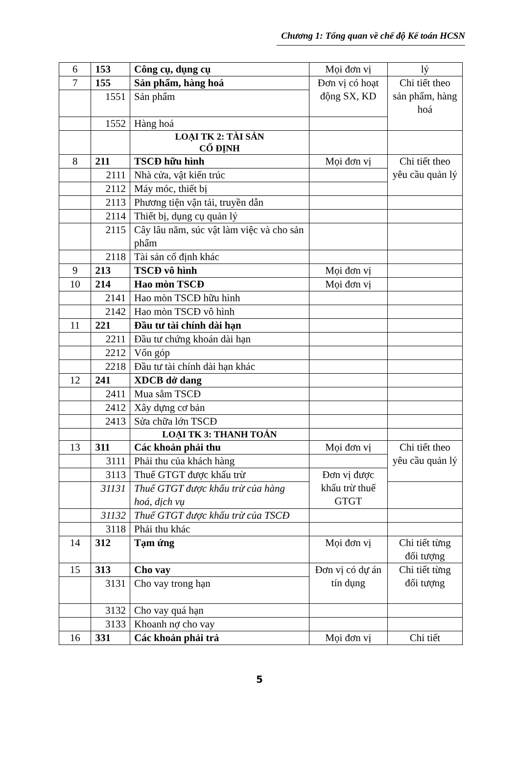Chương 1: Tổng quan về chế độ Kế toán HCSN
| 6 | 153 | Công cụ, dụng cụ | Mọi đơn vị | lý |
| 7 | 155 | Sản phẩm, hàng hoá | Đơn vị có hoạt động SX, KD | Chi tiết theo sản phẩm, hàng hoá |
| | 1551 | Sản phẩm | | |
| | 1552 | Hàng hoá | | |
| | | LOẠI TK 2: TÀI SẢN CỐ ĐỊNH | | |
| 8 | 211 | TSCĐ hữu hình | Mọi đơn vị | Chi tiết theo yêu cầu quản lý |
| | 2111 | Nhà cửa, vật kiến trúc | | |
| | 2112 | Máy móc, thiết bị | | |
| | 2113 | Phương tiện vận tải, truyền dẫn | | |
| | 2114 | Thiết bị, dụng cụ quản lý | | |
| | 2115 | Cây lâu năm, súc vật làm việc và cho sản phẩm | | |
| | 2118 | Tài sản cố định khác | | |
| 9 | 213 | TSCĐ vô hình | Mọi đơn vị | |
| 10 | 214 | Hao mòn TSCĐ | Mọi đơn vị | |
| | 2141 | Hao mòn TSCĐ hữu hình | | |
| | 2142 | Hao mòn TSCĐ vô hình | | |
| 11 | 221 | Đầu tư tài chính dài hạn | | |
| | 2211 | Đầu tư chứng khoán dài hạn | | |
| | 2212 | Vốn góp | | |
| | 2218 | Đầu tư tài chính dài hạn khác | | |
| 12 | 241 | XDCB dở dang | | |
| | 2411 | Mua sắm TSCĐ | | |
| | 2412 | Xây dựng cơ bản | | |
| | 2413 | Sửa chữa lớn TSCĐ | | |
| | | LOẠI TK 3: THANH TOÁN | | |
| 13 | 311 | Các khoản phải thu | Mọi đơn vị | Chi tiết theo yêu cầu quản lý |
| | 3111 | Phải thu của khách hàng | | |
| | 3113 | Thuế GTGT được khấu trừ | Đơn vị được khấu trừ thuế GTGT | |
| | 31131 | Thuế GTGT được khấu trừ của hàng hoá, dịch vụ | | |
| | 31132 | Thuế GTGT được khấu trừ của TSCĐ | | |
| | 3118 | Phải thu khác | | |
| 14 | 312 | Tạm ứng | Mọi đơn vị | Chi tiết từng đối tượng |
| 15 | 313 | Cho vay | Đơn vị có dự án tín dụng | Chi tiết từng đối tượng |
| | 3131 | Cho vay trong hạn | | |
| | 3132 | Cho vay quá hạn | | |
| | 3133 | Khoanh nợ cho vay | | |
| 16 | 331 | Các khoản phải trả | Mọi đơn vị | Chi tiết |
5